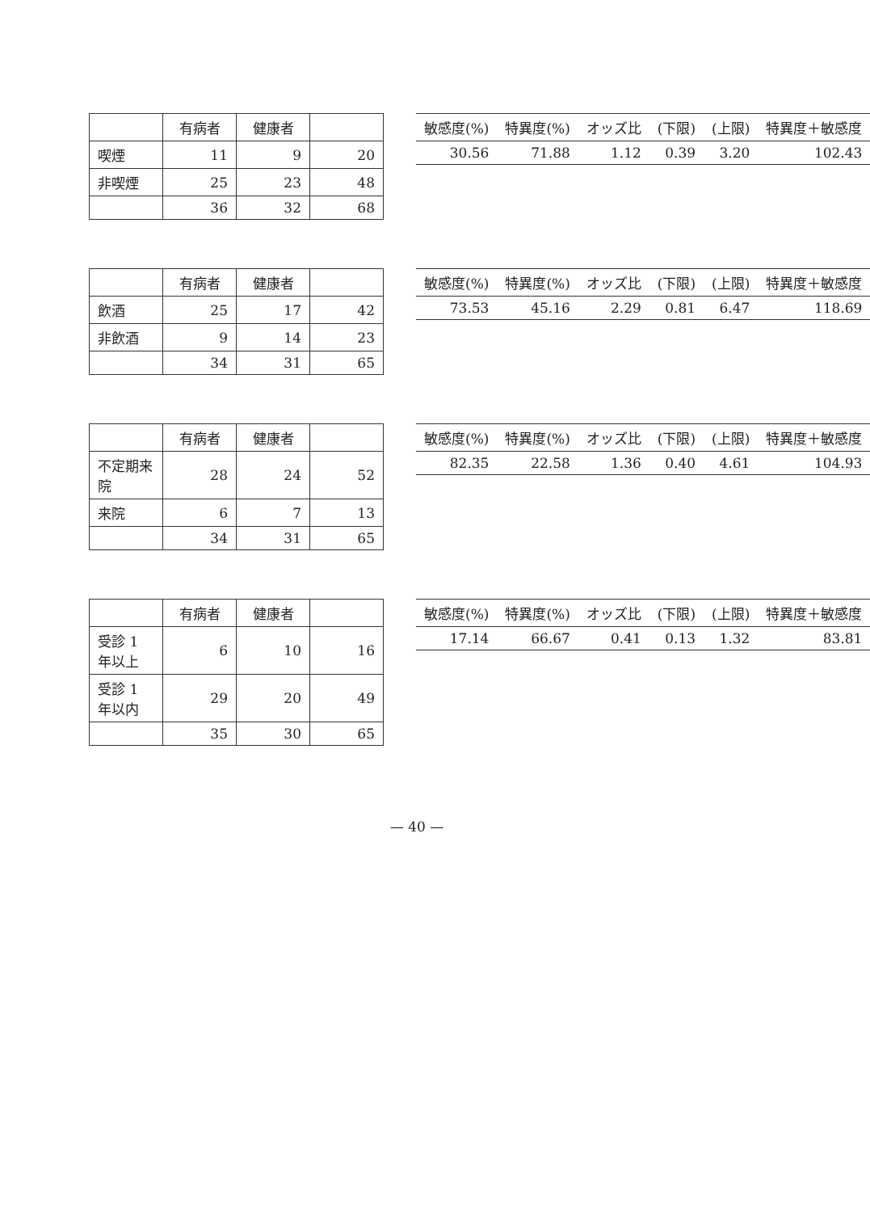| | 有病者 | 健康者 | |
| --- | --- | --- | --- |
| 喫煙 | 11 | 9 | 20 |
| 非喫煙 | 25 | 23 | 48 |
| | 36 | 32 | 68 |
| 敏感度(%) | 特異度(%) | オッズ比 | (下限) | (上限) | 特異度＋敏感度 |
| --- | --- | --- | --- | --- | --- |
| 30.56 | 71.88 | 1.12 | 0.39 | 3.20 | 102.43 |
| | 有病者 | 健康者 | |
| --- | --- | --- | --- |
| 飲酒 | 25 | 17 | 42 |
| 非飲酒 | 9 | 14 | 23 |
| | 34 | 31 | 65 |
| 敏感度(%) | 特異度(%) | オッズ比 | (下限) | (上限) | 特異度＋敏感度 |
| --- | --- | --- | --- | --- | --- |
| 73.53 | 45.16 | 2.29 | 0.81 | 6.47 | 118.69 |
| | 有病者 | 健康者 | |
| --- | --- | --- | --- |
| 不定期来院 | 28 | 24 | 52 |
| 来院 | 6 | 7 | 13 |
| | 34 | 31 | 65 |
| 敏感度(%) | 特異度(%) | オッズ比 | (下限) | (上限) | 特異度＋敏感度 |
| --- | --- | --- | --- | --- | --- |
| 82.35 | 22.58 | 1.36 | 0.40 | 4.61 | 104.93 |
| | 有病者 | 健康者 | |
| --- | --- | --- | --- |
| 受診 1 年以上 | 6 | 10 | 16 |
| 受診 1 年以内 | 29 | 20 | 49 |
| | 35 | 30 | 65 |
| 敏感度(%) | 特異度(%) | オッズ比 | (下限) | (上限) | 特異度＋敏感度 |
| --- | --- | --- | --- | --- | --- |
| 17.14 | 66.67 | 0.41 | 0.13 | 1.32 | 83.81 |
— 40 —